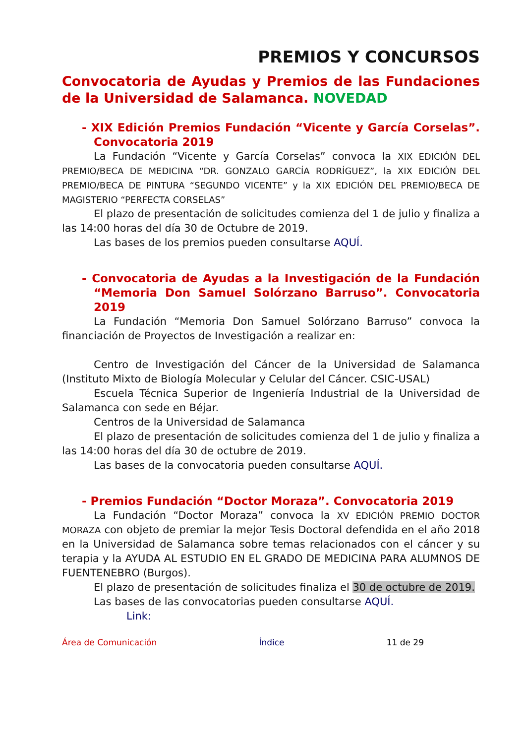PREMIOS Y CONCURSOS
Convocatoria de Ayudas y Premios de las Fundaciones de la Universidad de Salamanca. NOVEDAD
- XIX Edición Premios Fundación “Vicente y García Corselas”. Convocatoria 2019
La Fundación “Vicente y García Corselas” convoca la XIX EDICIÓN DEL PREMIO/BECA DE MEDICINA “DR. GONZALO GARCÍA RODRÍGUEZ”, la XIX EDICIÓN DEL PREMIO/BECA DE PINTURA “SEGUNDO VICENTE” y la XIX EDICIÓN DEL PREMIO/BECA DE MAGISTERIO “PERFECTA CORSELAS”
El plazo de presentación de solicitudes comienza del 1 de julio y finaliza a las 14:00 horas del día 30 de Octubre de 2019.
Las bases de los premios pueden consultarse AQUÍ.
- Convocatoria de Ayudas a la Investigación de la Fundación “Memoria Don Samuel Solórzano Barruso”. Convocatoria 2019
La Fundación “Memoria Don Samuel Solórzano Barruso” convoca la financiación de Proyectos de Investigación a realizar en:
Centro de Investigación del Cáncer de la Universidad de Salamanca (Instituto Mixto de Biología Molecular y Celular del Cáncer. CSIC-USAL)
Escuela Técnica Superior de Ingeniería Industrial de la Universidad de Salamanca con sede en Béjar.
Centros de la Universidad de Salamanca
El plazo de presentación de solicitudes comienza del 1 de julio y finaliza a las 14:00 horas del día 30 de octubre de 2019.
Las bases de la convocatoria pueden consultarse AQUÍ.
- Premios Fundación “Doctor Moraza”. Convocatoria 2019
La Fundación “Doctor Moraza” convoca la XV EDICIÓN PREMIO DOCTOR MORAZA con objeto de premiar la mejor Tesis Doctoral defendida en el año 2018 en la Universidad de Salamanca sobre temas relacionados con el cáncer y su terapia y la AYUDA AL ESTUDIO EN EL GRADO DE MEDICINA PARA ALUMNOS DE FUENTENEBRO (Burgos).
El plazo de presentación de solicitudes finaliza el 30 de octubre de 2019.
Las bases de las convocatorias pueden consultarse AQUÍ.
Link:
Área de Comunicación Índice 11 de 29